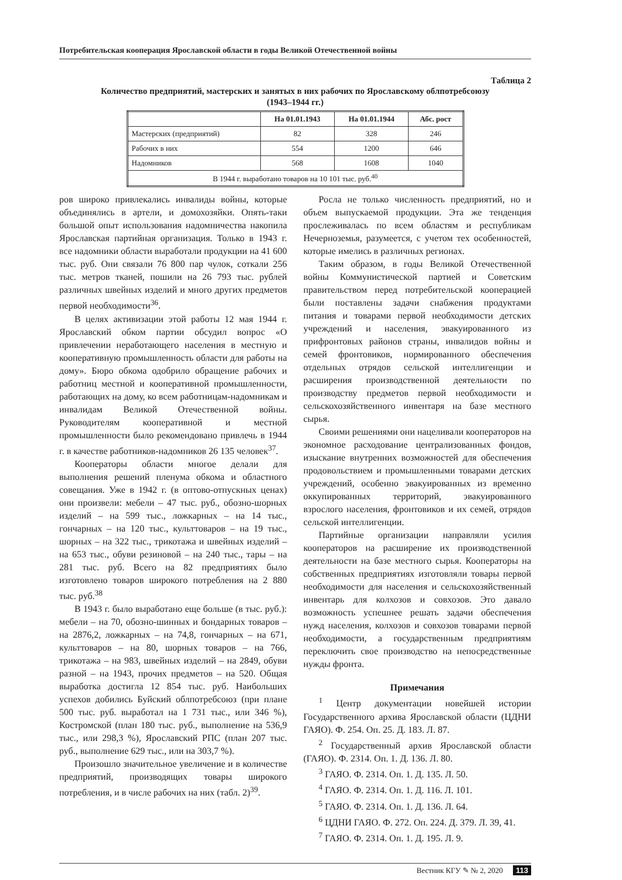Потребительская кооперация Ярославской области в годы Великой Отечественной войны
Таблица 2
Количество предприятий, мастерских и занятых в них рабочих по Ярославскому облпотребсоюзу
(1943–1944 гг.)
| | На 01.01.1943 | На 01.01.1944 | Абс. рост |
| --- | --- | --- | --- |
| Мастерских (предприятий) | 82 | 328 | 246 |
| Рабочих в них | 554 | 1200 | 646 |
| Надомников | 568 | 1608 | 1040 |
| В 1944 г. выработано товаров на 10 101 тыс. руб.<sup>40</sup> | | | |
ров широко привлекались инвалиды войны, которые объединялись в артели, и домохозяйки. Опять-таки большой опыт использования надомничества накопила Ярославская партийная организация. Только в 1943 г. все надомники области выработали продукции на 41 600 тыс. руб. Они связали 76 800 пар чулок, соткали 256 тыс. метров тканей, пошили на 26 793 тыс. рублей различных швейных изделий и много других предметов первой необходимости<sup>36</sup>.
В целях активизации этой работы 12 мая 1944 г. Ярославский обком партии обсудил вопрос «О привлечении неработающего населения в местную и кооперативную промышленность области для работы на дому». Бюро обкома одобрило обращение рабочих и работниц местной и кооперативной промышленности, работающих на дому, ко всем работницам-надомникам и инвалидам Великой Отечественной войны. Руководителям кооперативной и местной промышленности было рекомендовано привлечь в 1944 г. в качестве работников-надомников 26 135 человек<sup>37</sup>.
Кооператоры области многое делали для выполнения решений пленума обкома и областного совещания. Уже в 1942 г. (в оптово-отпускных ценах) они произвели: мебели – 47 тыс. руб., обозно-шорных изделий – на 599 тыс., ложкарных – на 14 тыс., гончарных – на 120 тыс., культтоваров – на 19 тыс., шорных – на 322 тыс., трикотажа и швейных изделий – на 653 тыс., обуви резиновой – на 240 тыс., тары – на 281 тыс. руб. Всего на 82 предприятиях было изготовлено товаров широкого потребления на 2 880 тыс. руб.<sup>38</sup>
В 1943 г. было выработано еще больше (в тыс. руб.): мебели – на 70, обозно-шинных и бондарных товаров – на 2876,2, ложкарных – на 74,8, гончарных – на 671, культтоваров – на 80, шорных товаров – на 766, трикотажа – на 983, швейных изделий – на 2849, обуви разной – на 1943, прочих предметов – на 520. Общая выработка достигла 12 854 тыс. руб. Наибольших успехов добились Буйский облпотребсоюз (при плане 500 тыс. руб. выработал на 1 731 тыс., или 346 %), Костромской (план 180 тыс. руб., выполнение на 536,9 тыс., или 298,3 %), Ярославский РПС (план 207 тыс. руб., выполнение 629 тыс., или на 303,7 %).
Произошло значительное увеличение и в количестве предприятий, производящих товары широкого потребления, и в числе рабочих на них (табл. 2)<sup>39</sup>.
Росла не только численность предприятий, но и объем выпускаемой продукции. Эта же тенденция прослеживалась по всем областям и республикам Нечерноземья, разумеется, с учетом тех особенностей, которые имелись в различных регионах.
Таким образом, в годы Великой Отечественной войны Коммунистической партией и Советским правительством перед потребительской кооперацией были поставлены задачи снабжения продуктами питания и товарами первой необходимости детских учреждений и населения, эвакуированного из прифронтовых районов страны, инвалидов войны и семей фронтовиков, нормированного обеспечения отдельных отрядов сельской интеллигенции и расширения производственной деятельности по производству предметов первой необходимости и сельскохозяйственного инвентаря на базе местного сырья.
Своими решениями они нацеливали кооператоров на экономное расходование централизованных фондов, изыскание внутренних возможностей для обеспечения продовольствием и промышленными товарами детских учреждений, особенно эвакуированных из временно оккупированных территорий, эвакуированного взрослого населения, фронтовиков и их семей, отрядов сельской интеллигенции.
Партийные организации направляли усилия кооператоров на расширение их производственной деятельности на базе местного сырья. Кооператоры на собственных предприятиях изготовляли товары первой необходимости для населения и сельскохозяйственный инвентарь для колхозов и совхозов. Это давало возможность успешнее решать задачи обеспечения нужд населения, колхозов и совхозов товарами первой необходимости, а государственным предприятиям переключить свое производство на непосредственные нужды фронта.
Примечания
<sup>1</sup> Центр документации новейшей истории Государственного архива Ярославской области (ЦДНИ ГАЯО). Ф. 254. Оп. 25. Д. 183. Л. 87.
<sup>2</sup> Государственный архив Ярославской области (ГАЯО). Ф. 2314. Оп. 1. Д. 136. Л. 80.
<sup>3</sup> ГАЯО. Ф. 2314. Оп. 1. Д. 135. Л. 50.
<sup>4</sup> ГАЯО. Ф. 2314. Оп. 1. Д. 116. Л. 101.
<sup>5</sup> ГАЯО. Ф. 2314. Оп. 1. Д. 136. Л. 64.
<sup>6</sup> ЦДНИ ГАЯО. Ф. 272. Оп. 224. Д. 379. Л. 39, 41.
<sup>7</sup> ГАЯО. Ф. 2314. Оп. 1. Д. 195. Л. 9.
Вестник КГУ ✎ № 2, 2020 113